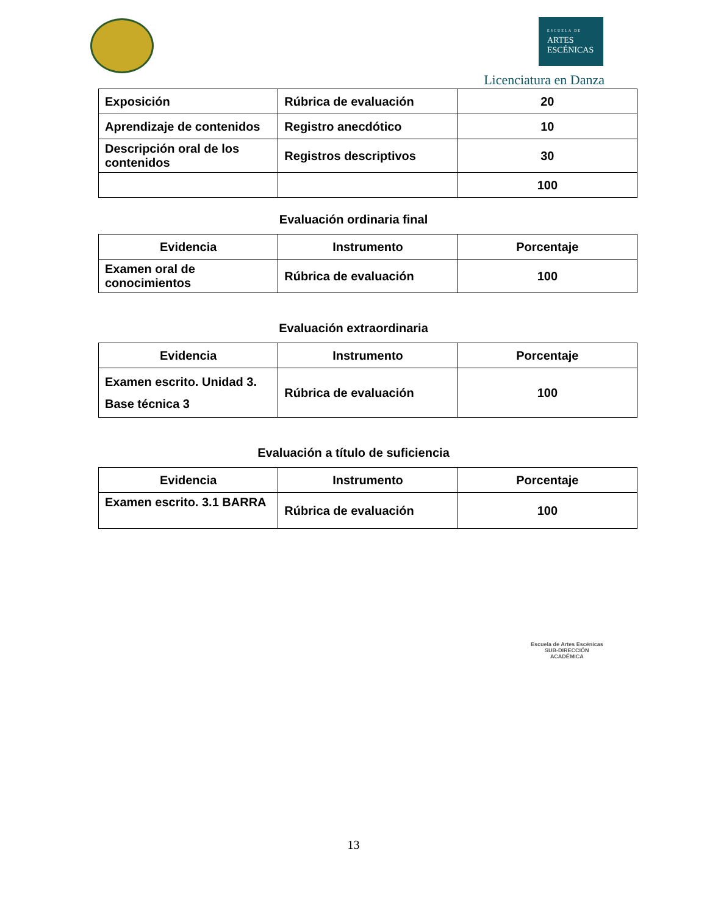ESCUELA DE
ARTES
ESCÉNICAS
Licenciatura en Danza
| Exposición | Rúbrica de evaluación | 20 |
| Aprendizaje de contenidos | Registro anecdótico | 10 |
| Descripción oral de los contenidos | Registros descriptivos | 30 |
| | | 100 |
Evaluación ordinaria final
| Evidencia | Instrumento | Porcentaje |
| --- | --- | --- |
| Examen oral de conocimientos | Rúbrica de evaluación | 100 |
Evaluación extraordinaria
| Evidencia | Instrumento | Porcentaje |
| --- | --- | --- |
| Examen escrito. Unidad 3. Base técnica 3 | Rúbrica de evaluación | 100 |
Evaluación a título de suficiencia
| Evidencia | Instrumento | Porcentaje |
| --- | --- | --- |
| Examen escrito. 3.1 BARRA | Rúbrica de evaluación | 100 |
Escuela de Artes Escénicas
SUB-DIRECCIÓN
ACADÉMICA
13